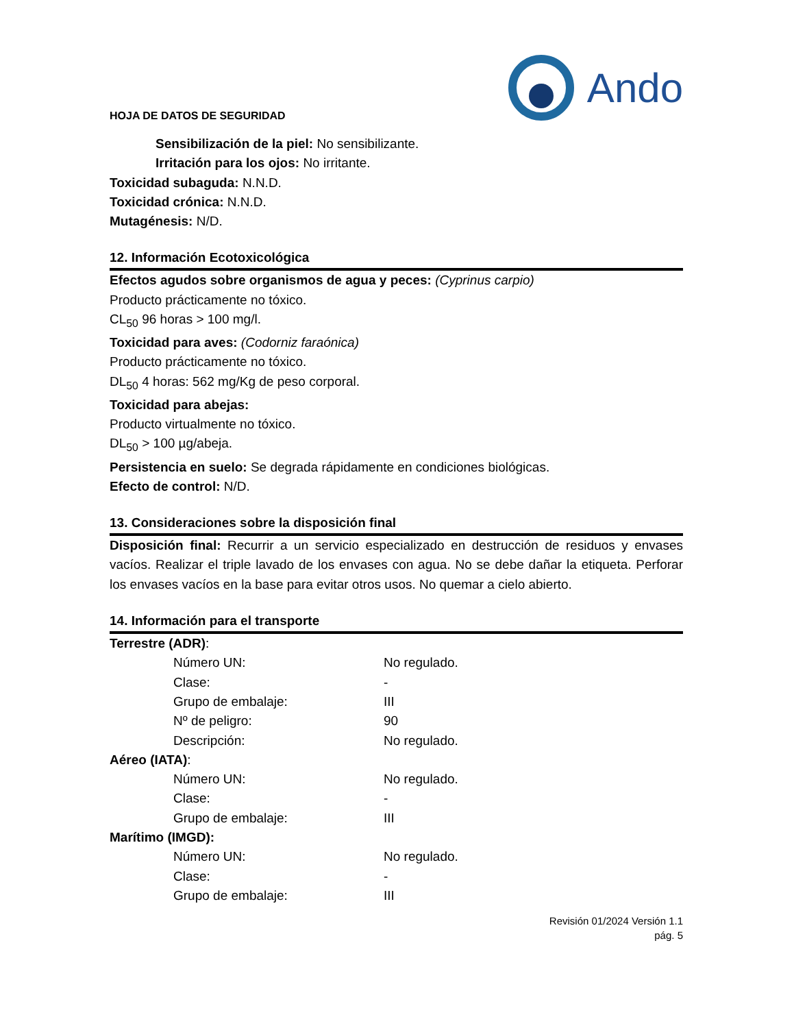HOJA DE DATOS DE SEGURIDAD
Ando
Sensibilización de la piel: No sensibilizante.
Irritación para los ojos: No irritante.
Toxicidad subaguda: N.N.D.
Toxicidad crónica: N.N.D.
Mutagénesis: N/D.
12. Información Ecotoxicológica
Efectos agudos sobre organismos de agua y peces: (Cyprinus carpio)
Producto prácticamente no tóxico.
CL<sub>50</sub> 96 horas > 100 mg/l.
Toxicidad para aves: (Codorniz faraónica)
Producto prácticamente no tóxico.
DL<sub>50</sub> 4 horas: 562 mg/Kg de peso corporal.
Toxicidad para abejas:
Producto virtualmente no tóxico.
DL<sub>50</sub> > 100 µg/abeja.
Persistencia en suelo: Se degrada rápidamente en condiciones biológicas.
Efecto de control: N/D.
13. Consideraciones sobre la disposición final
Disposición final: Recurrir a un servicio especializado en destrucción de residuos y envases vacíos. Realizar el triple lavado de los envases con agua. No se debe dañar la etiqueta. Perforar los envases vacíos en la base para evitar otros usos. No quemar a cielo abierto.
14. Información para el transporte
| Terrestre (ADR) : | |
| Número UN: | No regulado. |
| Clase: | - |
| Grupo de embalaje: | III |
| Nº de peligro: | 90 |
| Descripción: | No regulado. |
| Aéreo (IATA) : | |
| Número UN: | No regulado. |
| Clase: | - |
| Grupo de embalaje: | III |
| Marítimo (IMGD): | |
| Número UN: | No regulado. |
| Clase: | - |
| Grupo de embalaje: | III |
Revisión 01/2024 Versión 1.1
pág. 5